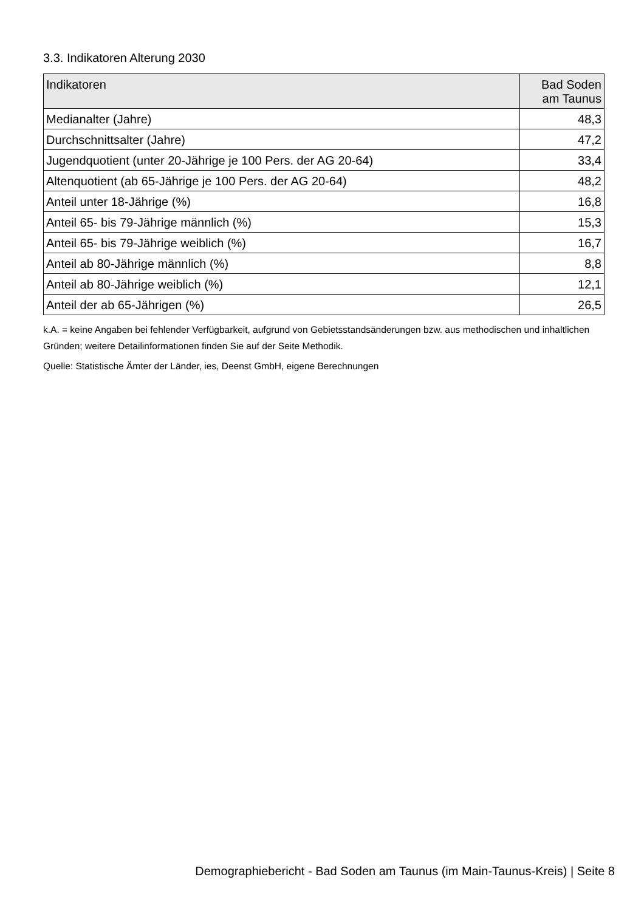3.3. Indikatoren Alterung 2030
| Indikatoren | Bad Soden am Taunus |
| --- | --- |
| Medianalter (Jahre) | 48,3 |
| Durchschnittsalter (Jahre) | 47,2 |
| Jugendquotient (unter 20-Jährige je 100 Pers. der AG 20-64) | 33,4 |
| Altenquotient (ab 65-Jährige je 100 Pers. der AG 20-64) | 48,2 |
| Anteil unter 18-Jährige (%) | 16,8 |
| Anteil 65- bis 79-Jährige männlich (%) | 15,3 |
| Anteil 65- bis 79-Jährige weiblich (%) | 16,7 |
| Anteil ab 80-Jährige männlich (%) | 8,8 |
| Anteil ab 80-Jährige weiblich (%) | 12,1 |
| Anteil der ab 65-Jährigen (%) | 26,5 |
k.A. = keine Angaben bei fehlender Verfügbarkeit, aufgrund von Gebietsstandsänderungen bzw. aus methodischen und inhaltlichen Gründen; weitere Detailinformationen finden Sie auf der Seite Methodik.
Quelle: Statistische Ämter der Länder, ies, Deenst GmbH, eigene Berechnungen
Demographiebericht - Bad Soden am Taunus (im Main-Taunus-Kreis) | Seite 8